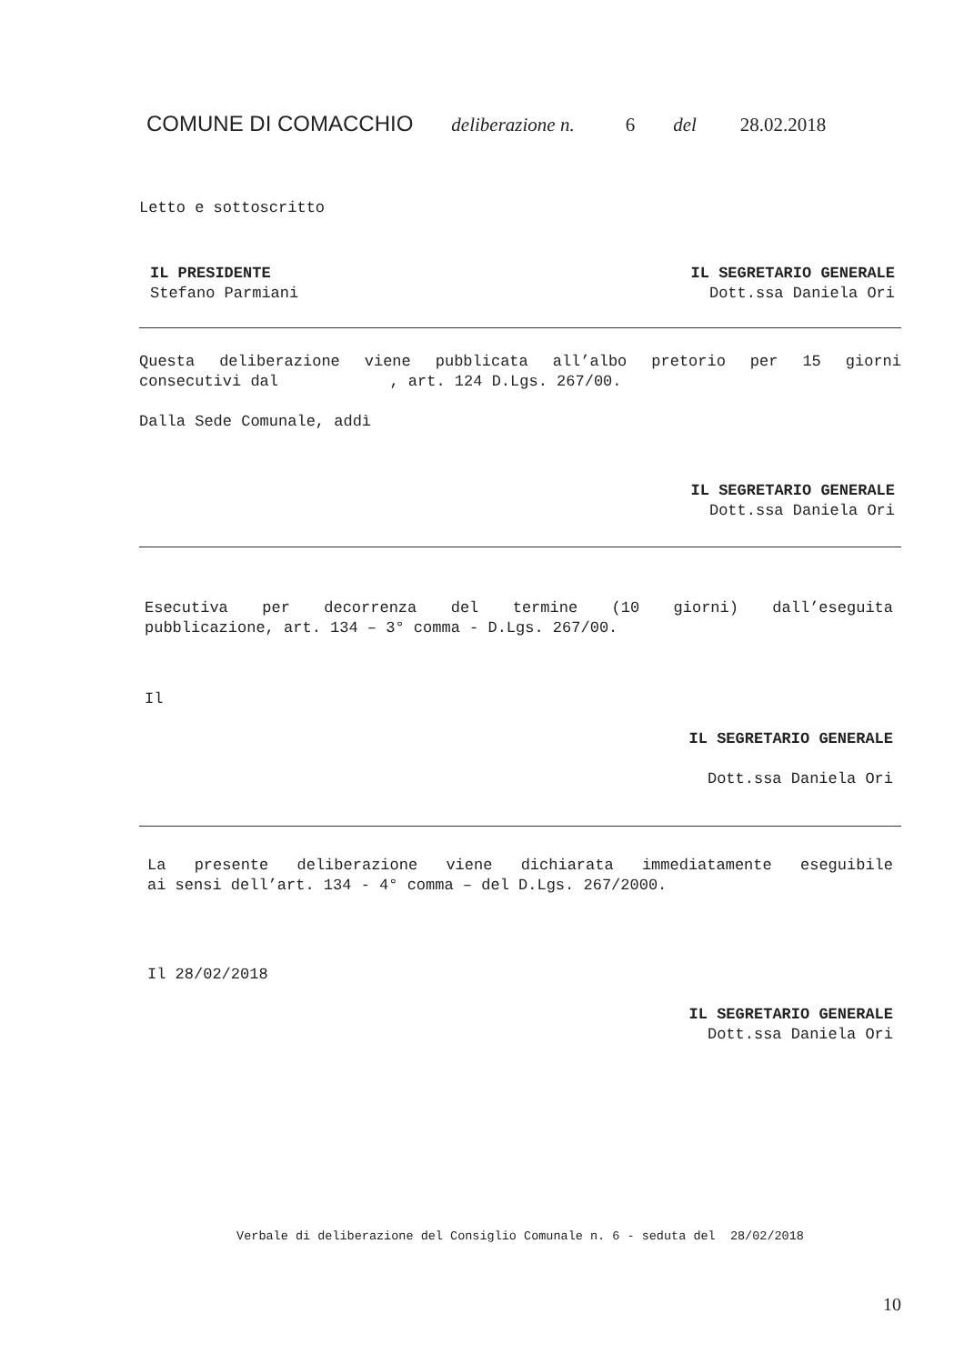COMUNE DI COMACCHIO deliberazione n. 6 del 28.02.2018
Letto e sottoscritto
IL PRESIDENTE
Stefano Parmiani
IL SEGRETARIO GENERALE
Dott.ssa Daniela Ori
Questa deliberazione viene pubblicata all’albo pretorio per 15 giorni
consecutivi dal , art. 124 D.Lgs. 267/00.
Dalla Sede Comunale, addì
IL SEGRETARIO GENERALE
Dott.ssa Daniela Ori
Esecutiva per decorrenza del termine (10 giorni) dall’eseguita
pubblicazione, art. 134 – 3° comma - D.Lgs. 267/00.
Il
IL SEGRETARIO GENERALE
Dott.ssa Daniela Ori
La presente deliberazione viene dichiarata immediatamente eseguibile
ai sensi dell’art. 134 - 4° comma – del D.Lgs. 267/2000.
Il 28/02/2018
IL SEGRETARIO GENERALE
Dott.ssa Daniela Ori
Verbale di deliberazione del Consiglio Comunale n. 6 - seduta del 28/02/2018
10